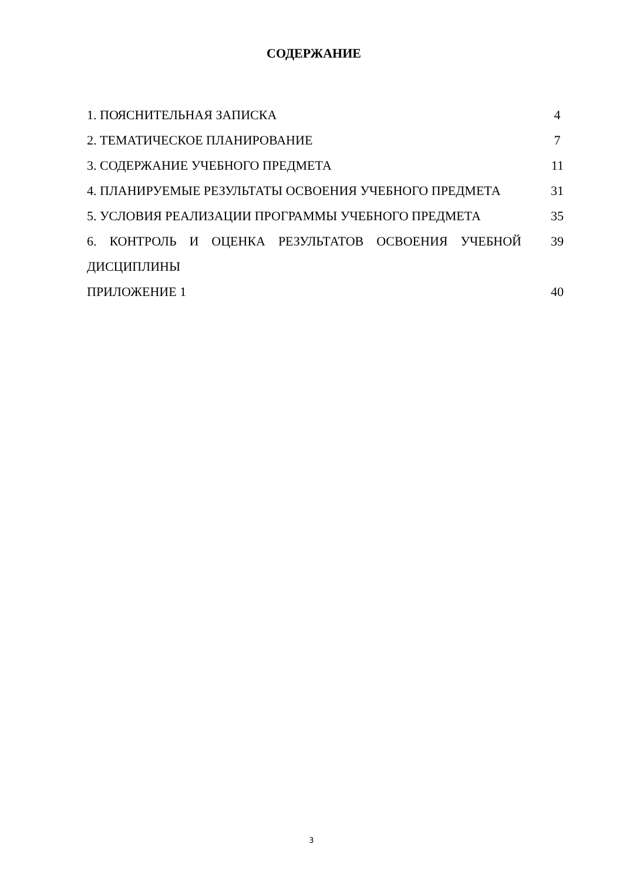СОДЕРЖАНИЕ
| 1. ПОЯСНИТЕЛЬНАЯ ЗАПИСКА | 4 |
| 2. ТЕМАТИЧЕСКОЕ ПЛАНИРОВАНИЕ | 7 |
| 3. СОДЕРЖАНИЕ УЧЕБНОГО ПРЕДМЕТА | 11 |
| 4. ПЛАНИРУЕМЫЕ РЕЗУЛЬТАТЫ ОСВОЕНИЯ УЧЕБНОГО ПРЕДМЕТА | 31 |
| 5. УСЛОВИЯ РЕАЛИЗАЦИИ ПРОГРАММЫ УЧЕБНОГО ПРЕДМЕТА | 35 |
| 6. КОНТРОЛЬ И ОЦЕНКА РЕЗУЛЬТАТОВ ОСВОЕНИЯ УЧЕБНОЙ ДИСЦИПЛИНЫ | 39 |
| ПРИЛОЖЕНИЕ 1 | 40 |
3